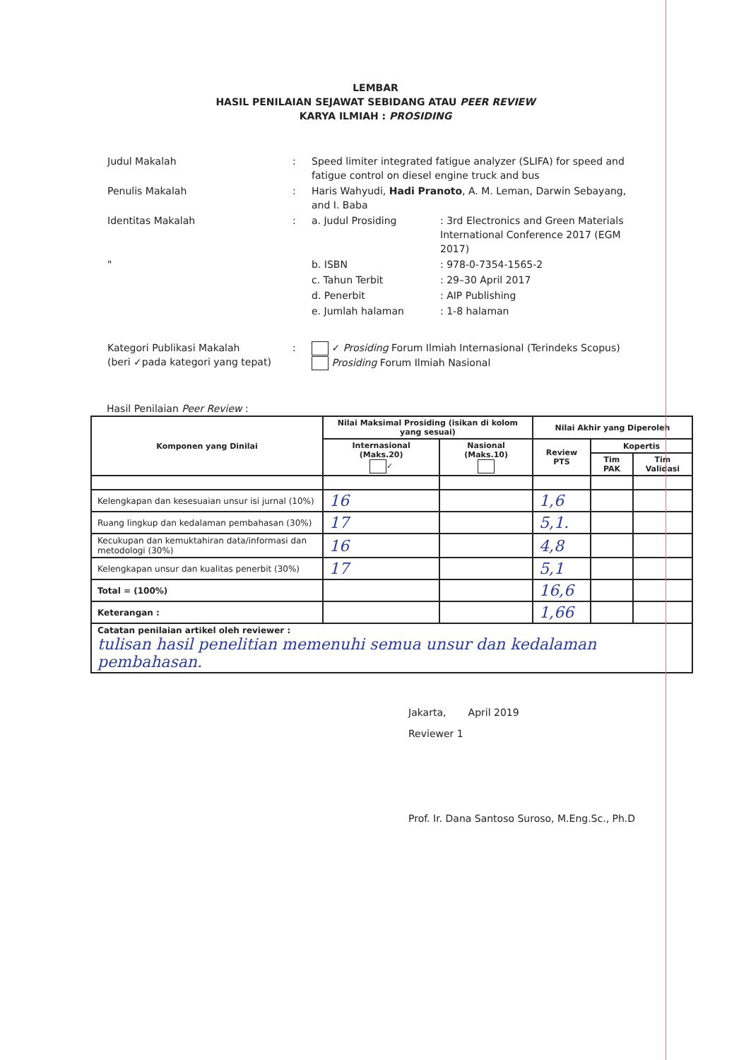LEMBAR
HASIL PENILAIAN SEJAWAT SEBIDANG ATAU PEER REVIEW
KARYA ILMIAH : PROSIDING
| Judul Makalah | : | Speed limiter integrated fatigue analyzer (SLIFA) for speed and fatigue control on diesel engine truck and bus | |
| Penulis Makalah | : | Haris Wahyudi, Hadi Pranoto , A. M. Leman, Darwin Sebayang, and I. Baba | |
| Identitas Makalah | : | a. Judul Prosiding | : 3rd Electronics and Green Materials International Conference 2017 (EGM 2017) |
| " | | b. ISBN | : 978-0-7354-1565-2 |
| | | c. Tahun Terbit | : 29–30 April 2017 |
| | | d. Penerbit | : AIP Publishing |
| | | e. Jumlah halaman | : 1-8 halaman |
| Kategori Publikasi Makalah (beri ✓pada kategori yang tepat) | : | ✓ Prosiding Forum Ilmiah Internasional (Terindeks Scopus) Prosiding Forum Ilmiah Nasional | |
Hasil Penilaian Peer Review :
| Komponen yang Dinilai | Nilai Maksimal Prosiding (isikan di kolom yang sesuai) | | Nilai Akhir yang Diperoleh | | |
| --- | --- | --- | --- | --- | --- |
| | Internasional (Maks.20) ✓ | Nasional (Maks.10) | Review PTS | Kopertis | |
| | | | | Tim PAK | Tim Validasi |
| Kelengkapan dan kesesuaian unsur isi jurnal (10%) | 16 | | 1,6 | | |
| Ruang lingkup dan kedalaman pembahasan (30%) | 17 | | 5,1. | | |
| Kecukupan dan kemuktahiran data/informasi dan metodologi (30%) | 16 | | 4,8 | | |
| Kelengkapan unsur dan kualitas penerbit (30%) | 17 | | 5,1 | | |
| Total = (100%) | | | 16,6 | | |
| Keterangan : | | | 1,66 | | |
| Catatan penilaian artikel oleh reviewer : tulisan hasil penelitian memenuhi semua unsur dan kedalaman pembahasan. | | | | | |
Jakarta, April 2019
Reviewer 1
Prof. Ir. Dana Santoso Suroso, M.Eng.Sc., Ph.D